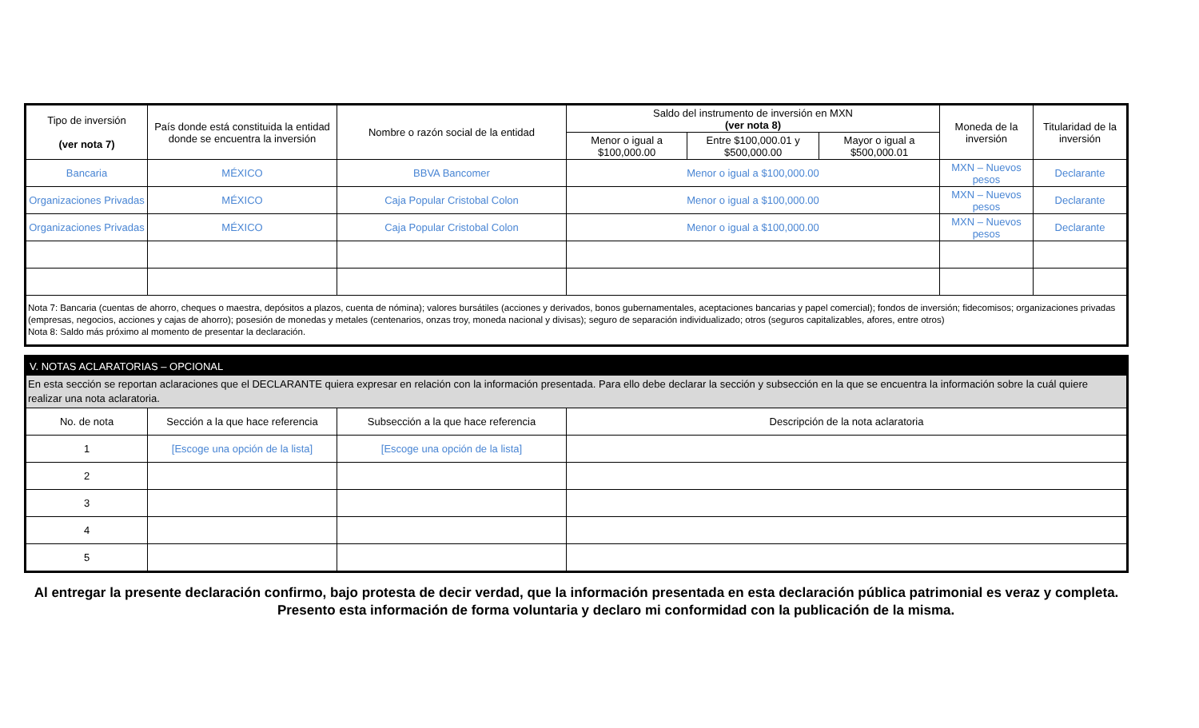| Tipo de inversión (ver nota 7) | País donde está constituida la entidad donde se encuentra la inversión | Nombre o razón social de la entidad | Saldo del instrumento de inversión en MXN (ver nota 8) | | | Moneda de la inversión | Titularidad de la inversión |
| --- | --- | --- | --- | --- | --- | --- | --- |
| | | | Menor o igual a $100,000.00 | Entre $100,000.01 y $500,000.00 | Mayor o igual a $500,000.01 | | |
| Bancaria | MÉXICO | BBVA Bancomer | Menor o igual a $100,000.00 | | | MXN – Nuevos pesos | Declarante |
| Organizaciones Privadas | MÉXICO | Caja Popular Cristobal Colon | Menor o igual a $100,000.00 | | | MXN – Nuevos pesos | Declarante |
| Organizaciones Privadas | MÉXICO | Caja Popular Cristobal Colon | Menor o igual a $100,000.00 | | | MXN – Nuevos pesos | Declarante |
| Nota 7: Bancaria (cuentas de ahorro, cheques o maestra, depósitos a plazos, cuenta de nómina); valores bursátiles (acciones y derivados, bonos gubernamentales, aceptaciones bancarias y papel comercial); fondos de inversión; fidecomisos; organizaciones privadas (empresas, negocios, acciones y cajas de ahorro); posesión de monedas y metales (centenarios, onzas troy, moneda nacional y divisas); seguro de separación individualizado; otros (seguros capitalizables, afores, entre otros) Nota 8: Saldo más próximo al momento de presentar la declaración. | | | | | | | |
| V. NOTAS ACLARATORIAS – OPCIONAL | | | |
| En esta sección se reportan aclaraciones que el DECLARANTE quiera expresar en relación con la información presentada. Para ello debe declarar la sección y subsección en la que se encuentra la información sobre la cuál quiere realizar una nota aclaratoria. | | | |
| No. de nota | Sección a la que hace referencia | Subsección a la que hace referencia | Descripción de la nota aclaratoria |
| 1 | [Escoge una opción de la lista] | [Escoge una opción de la lista] | |
| 2 | | | |
| 3 | | | |
| 4 | | | |
| 5 | | | |
Al entregar la presente declaración confirmo, bajo protesta de decir verdad, que la información presentada en esta declaración pública patrimonial es veraz y completa. Presento esta información de forma voluntaria y declaro mi conformidad con la publicación de la misma.